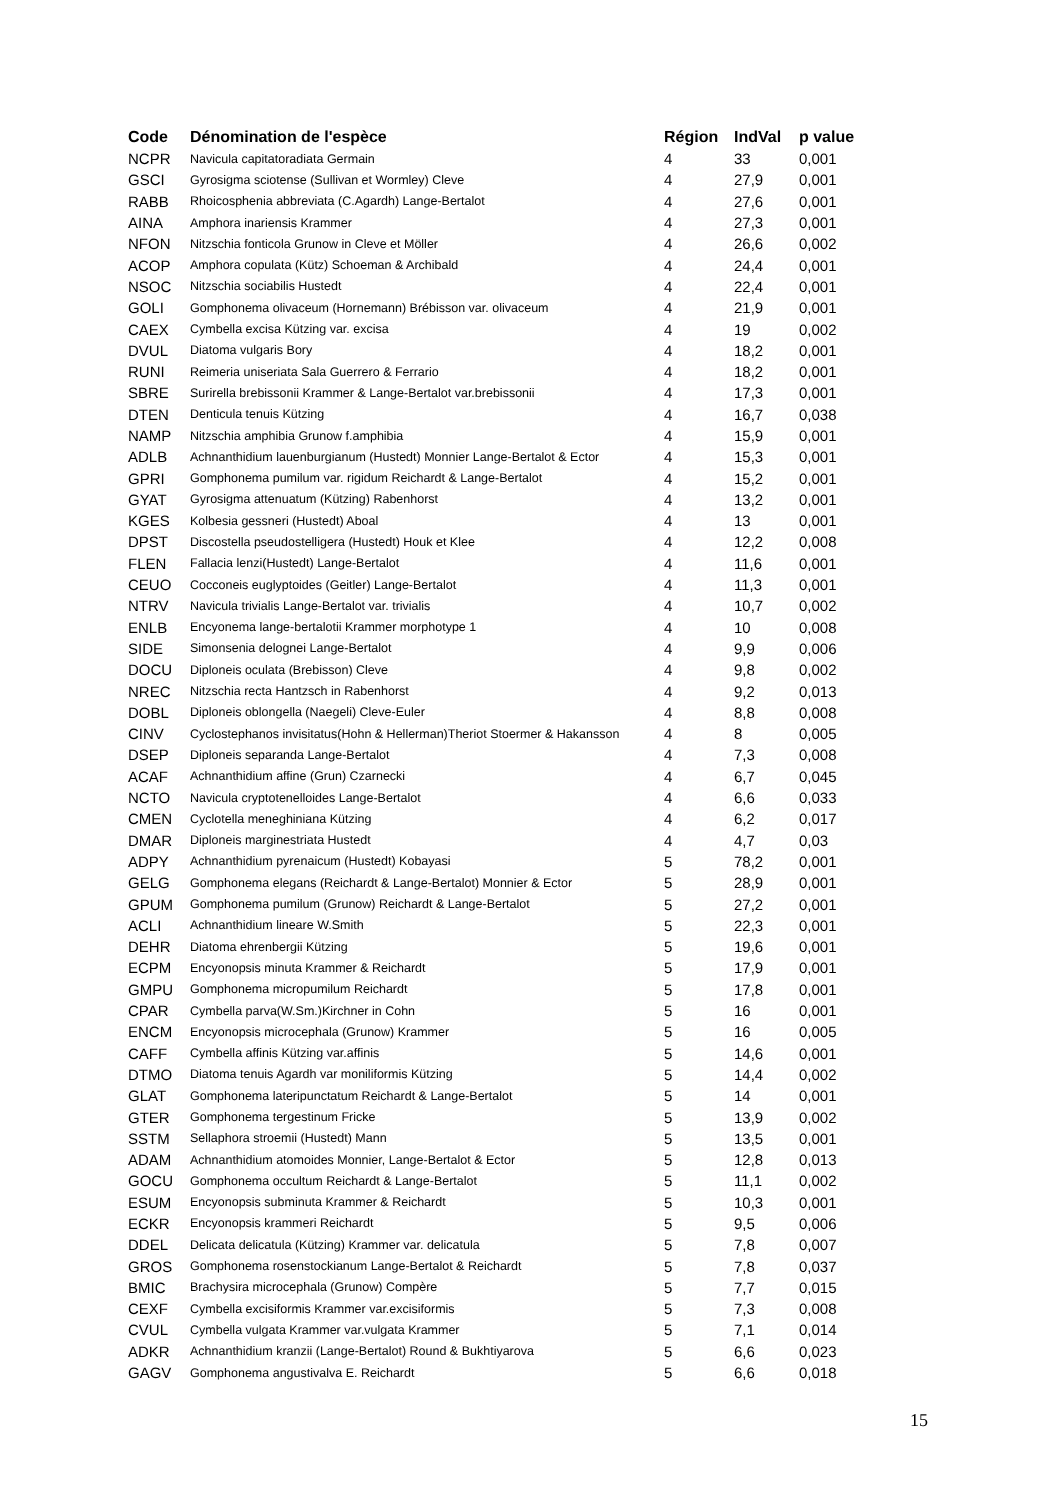| Code | Dénomination de l'espèce | Région | IndVal | p value |
| --- | --- | --- | --- | --- |
| NCPR | Navicula capitatoradiata Germain | 4 | 33 | 0,001 |
| GSCI | Gyrosigma sciotense (Sullivan et Wormley) Cleve | 4 | 27,9 | 0,001 |
| RABB | Rhoicosphenia abbreviata (C.Agardh) Lange-Bertalot | 4 | 27,6 | 0,001 |
| AINA | Amphora inariensis Krammer | 4 | 27,3 | 0,001 |
| NFON | Nitzschia fonticola Grunow in Cleve et Möller | 4 | 26,6 | 0,002 |
| ACOP | Amphora copulata (Kütz) Schoeman & Archibald | 4 | 24,4 | 0,001 |
| NSOC | Nitzschia sociabilis Hustedt | 4 | 22,4 | 0,001 |
| GOLI | Gomphonema olivaceum (Hornemann) Brébisson var. olivaceum | 4 | 21,9 | 0,001 |
| CAEX | Cymbella excisa Kützing var. excisa | 4 | 19 | 0,002 |
| DVUL | Diatoma vulgaris Bory | 4 | 18,2 | 0,001 |
| RUNI | Reimeria uniseriata Sala Guerrero & Ferrario | 4 | 18,2 | 0,001 |
| SBRE | Surirella brebissonii Krammer & Lange-Bertalot var.brebissonii | 4 | 17,3 | 0,001 |
| DTEN | Denticula tenuis Kützing | 4 | 16,7 | 0,038 |
| NAMP | Nitzschia amphibia Grunow f.amphibia | 4 | 15,9 | 0,001 |
| ADLB | Achnanthidium lauenburgianum (Hustedt) Monnier Lange-Bertalot & Ector | 4 | 15,3 | 0,001 |
| GPRI | Gomphonema pumilum var. rigidum Reichardt & Lange-Bertalot | 4 | 15,2 | 0,001 |
| GYAT | Gyrosigma attenuatum (Kützing) Rabenhorst | 4 | 13,2 | 0,001 |
| KGES | Kolbesia gessneri (Hustedt) Aboal | 4 | 13 | 0,001 |
| DPST | Discostella pseudostelligera (Hustedt) Houk et Klee | 4 | 12,2 | 0,008 |
| FLEN | Fallacia lenzi(Hustedt) Lange-Bertalot | 4 | 11,6 | 0,001 |
| CEUO | Cocconeis euglyptoides (Geitler) Lange-Bertalot | 4 | 11,3 | 0,001 |
| NTRV | Navicula trivialis Lange-Bertalot var. trivialis | 4 | 10,7 | 0,002 |
| ENLB | Encyonema lange-bertalotii Krammer morphotype 1 | 4 | 10 | 0,008 |
| SIDE | Simonsenia delognei Lange-Bertalot | 4 | 9,9 | 0,006 |
| DOCU | Diploneis oculata (Brebisson) Cleve | 4 | 9,8 | 0,002 |
| NREC | Nitzschia recta Hantzsch in Rabenhorst | 4 | 9,2 | 0,013 |
| DOBL | Diploneis oblongella (Naegeli) Cleve-Euler | 4 | 8,8 | 0,008 |
| CINV | Cyclostephanos invisitatus(Hohn & Hellerman)Theriot Stoermer & Hakansson | 4 | 8 | 0,005 |
| DSEP | Diploneis separanda Lange-Bertalot | 4 | 7,3 | 0,008 |
| ACAF | Achnanthidium affine (Grun) Czarnecki | 4 | 6,7 | 0,045 |
| NCTO | Navicula cryptotenelloides Lange-Bertalot | 4 | 6,6 | 0,033 |
| CMEN | Cyclotella meneghiniana Kützing | 4 | 6,2 | 0,017 |
| DMAR | Diploneis marginestriata Hustedt | 4 | 4,7 | 0,03 |
| ADPY | Achnanthidium pyrenaicum (Hustedt) Kobayasi | 5 | 78,2 | 0,001 |
| GELG | Gomphonema elegans (Reichardt & Lange-Bertalot) Monnier & Ector | 5 | 28,9 | 0,001 |
| GPUM | Gomphonema pumilum (Grunow) Reichardt & Lange-Bertalot | 5 | 27,2 | 0,001 |
| ACLI | Achnanthidium lineare W.Smith | 5 | 22,3 | 0,001 |
| DEHR | Diatoma ehrenbergii Kützing | 5 | 19,6 | 0,001 |
| ECPM | Encyonopsis minuta Krammer & Reichardt | 5 | 17,9 | 0,001 |
| GMPU | Gomphonema micropumilum Reichardt | 5 | 17,8 | 0,001 |
| CPAR | Cymbella parva(W.Sm.)Kirchner in Cohn | 5 | 16 | 0,001 |
| ENCM | Encyonopsis microcephala (Grunow) Krammer | 5 | 16 | 0,005 |
| CAFF | Cymbella affinis Kützing var.affinis | 5 | 14,6 | 0,001 |
| DTMO | Diatoma tenuis Agardh var moniliformis Kützing | 5 | 14,4 | 0,002 |
| GLAT | Gomphonema lateripunctatum Reichardt & Lange-Bertalot | 5 | 14 | 0,001 |
| GTER | Gomphonema tergestinum Fricke | 5 | 13,9 | 0,002 |
| SSTM | Sellaphora stroemii (Hustedt) Mann | 5 | 13,5 | 0,001 |
| ADAM | Achnanthidium atomoides Monnier, Lange-Bertalot & Ector | 5 | 12,8 | 0,013 |
| GOCU | Gomphonema occultum Reichardt & Lange-Bertalot | 5 | 11,1 | 0,002 |
| ESUM | Encyonopsis subminuta Krammer & Reichardt | 5 | 10,3 | 0,001 |
| ECKR | Encyonopsis krammeri Reichardt | 5 | 9,5 | 0,006 |
| DDEL | Delicata delicatula (Kützing) Krammer var. delicatula | 5 | 7,8 | 0,007 |
| GROS | Gomphonema rosenstockianum Lange-Bertalot & Reichardt | 5 | 7,8 | 0,037 |
| BMIC | Brachysira microcephala (Grunow) Compère | 5 | 7,7 | 0,015 |
| CEXF | Cymbella excisiformis Krammer var.excisiformis | 5 | 7,3 | 0,008 |
| CVUL | Cymbella vulgata Krammer var.vulgata Krammer | 5 | 7,1 | 0,014 |
| ADKR | Achnanthidium kranzii (Lange-Bertalot) Round & Bukhtiyarova | 5 | 6,6 | 0,023 |
| GAGV | Gomphonema angustivalva E. Reichardt | 5 | 6,6 | 0,018 |
15